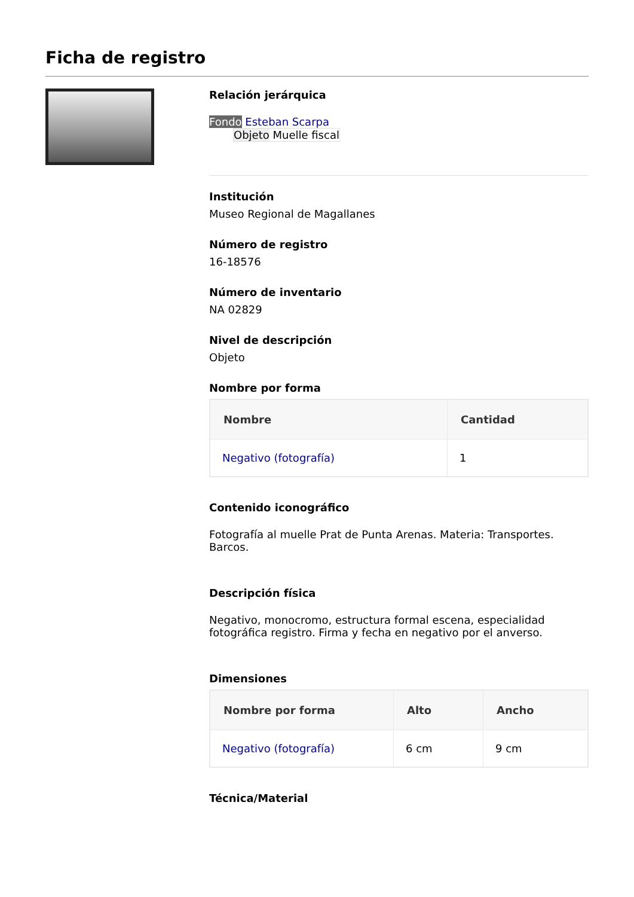Ficha de registro
Relación jerárquica
Fondo Esteban Scarpa
Objeto Muelle fiscal
Institución
Museo Regional de Magallanes
Número de registro
16-18576
Número de inventario
NA 02829
Nivel de descripción
Objeto
Nombre por forma
| Nombre | Cantidad |
| --- | --- |
| Negativo (fotografía) | 1 |
Contenido iconográfico
Fotografía al muelle Prat de Punta Arenas. Materia: Transportes. Barcos.
Descripción física
Negativo, monocromo, estructura formal escena, especialidad fotográfica registro. Firma y fecha en negativo por el anverso.
Dimensiones
| Nombre por forma | Alto | Ancho |
| --- | --- | --- |
| Negativo (fotografía) | 6 cm | 9 cm |
Técnica/Material